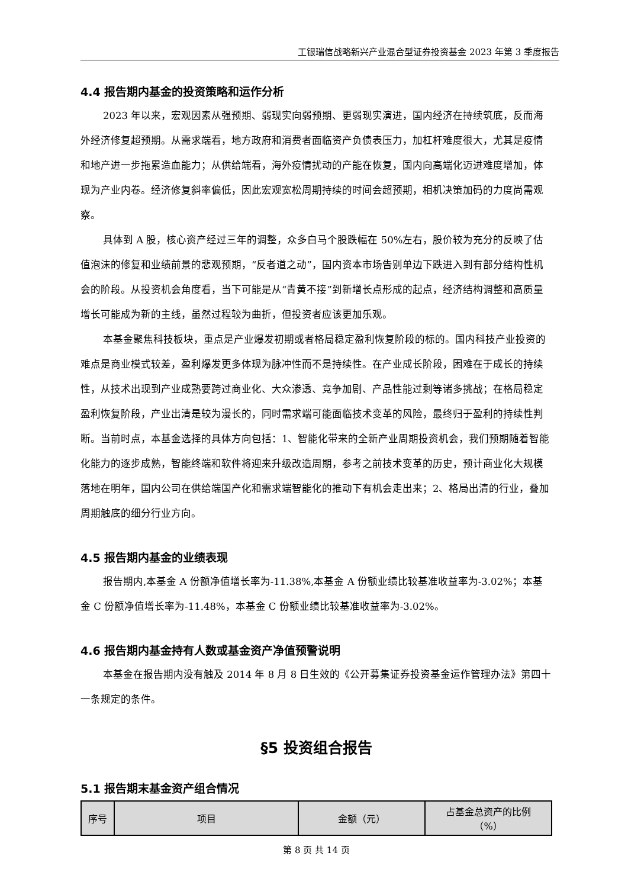工银瑞信战略新兴产业混合型证券投资基金 2023 年第 3 季度报告
4.4 报告期内基金的投资策略和运作分析
2023 年以来，宏观因素从强预期、弱现实向弱预期、更弱现实演进，国内经济在持续筑底，反而海外经济修复超预期。从需求端看，地方政府和消费者面临资产负债表压力，加杠杆难度很大，尤其是疫情和地产进一步拖累造血能力；从供给端看，海外疫情扰动的产能在恢复，国内向高端化迈进难度增加，体现为产业内卷。经济修复斜率偏低，因此宏观宽松周期持续的时间会超预期，相机决策加码的力度尚需观察。
具体到 A 股，核心资产经过三年的调整，众多白马个股跌幅在 50%左右，股价较为充分的反映了估值泡沫的修复和业绩前景的悲观预期，“反者道之动”，国内资本市场告别单边下跌进入到有部分结构性机会的阶段。从投资机会角度看，当下可能是从“青黄不接”到新增长点形成的起点，经济结构调整和高质量增长可能成为新的主线，虽然过程较为曲折，但投资者应该更加乐观。
本基金聚焦科技板块，重点是产业爆发初期或者格局稳定盈利恢复阶段的标的。国内科技产业投资的难点是商业模式较差，盈利爆发更多体现为脉冲性而不是持续性。在产业成长阶段，困难在于成长的持续性，从技术出现到产业成熟要跨过商业化、大众渗透、竞争加剧、产品性能过剩等诸多挑战；在格局稳定盈利恢复阶段，产业出清是较为漫长的，同时需求端可能面临技术变革的风险，最终归于盈利的持续性判断。当前时点，本基金选择的具体方向包括：1、智能化带来的全新产业周期投资机会，我们预期随着智能化能力的逐步成熟，智能终端和软件将迎来升级改造周期，参考之前技术变革的历史，预计商业化大规模落地在明年，国内公司在供给端国产化和需求端智能化的推动下有机会走出来；2、格局出清的行业，叠加周期触底的细分行业方向。
4.5 报告期内基金的业绩表现
报告期内,本基金 A 份额净值增长率为-11.38%,本基金 A 份额业绩比较基准收益率为-3.02%；本基金 C 份额净值增长率为-11.48%，本基金 C 份额业绩比较基准收益率为-3.02%。
4.6 报告期内基金持有人数或基金资产净值预警说明
本基金在报告期内没有触及 2014 年 8 月 8 日生效的《公开募集证券投资基金运作管理办法》第四十一条规定的条件。
§5 投资组合报告
5.1 报告期末基金资产组合情况
| 序号 | 项目 | 金额（元） | 占基金总资产的比例 （%） |
| --- | --- | --- | --- |
第 8 页 共 14 页